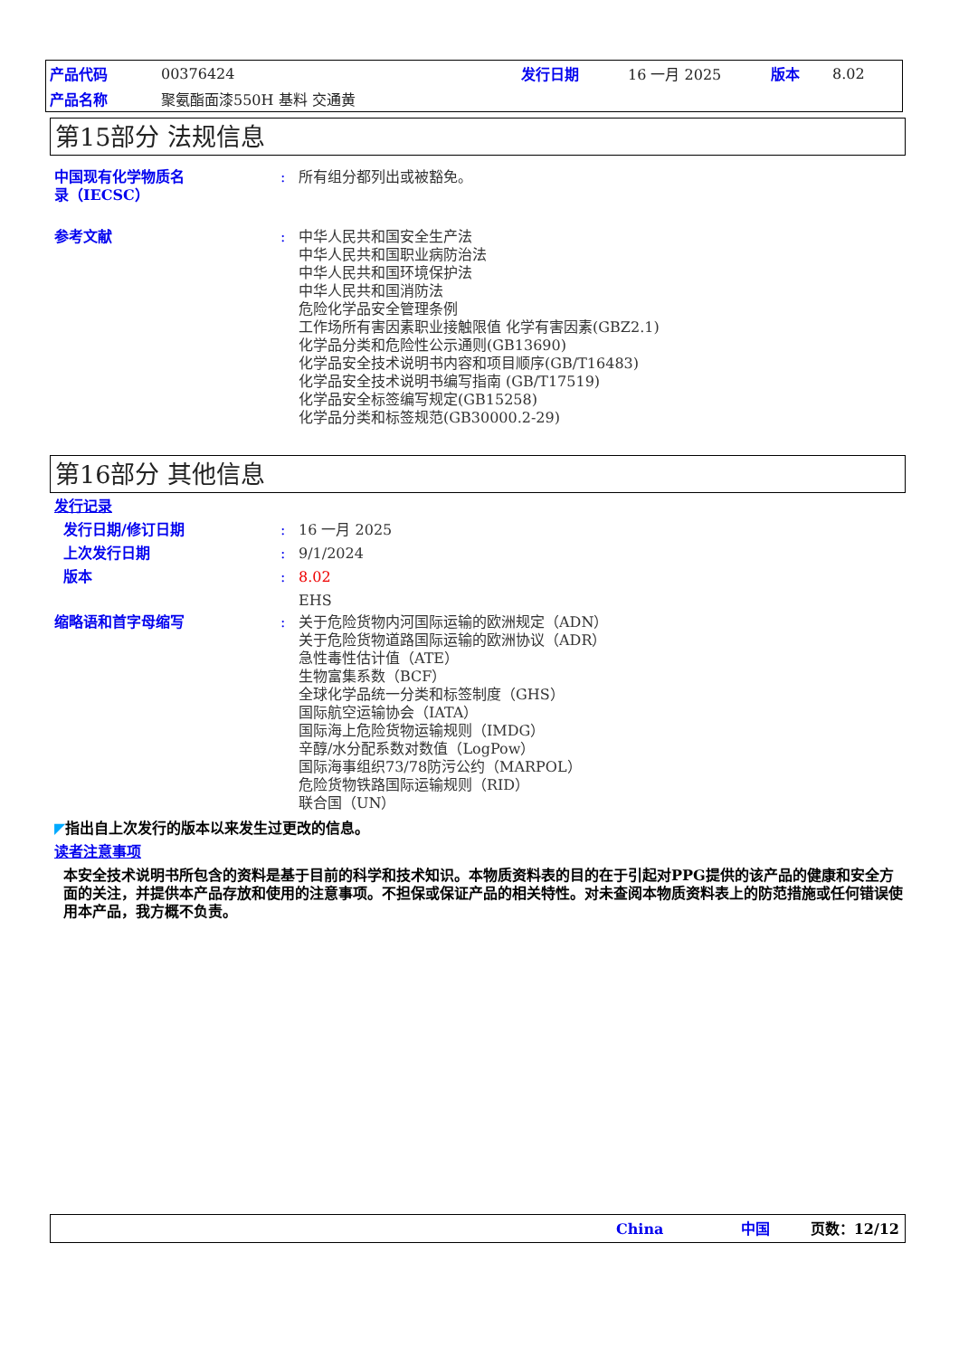| 产品代码 | 00376424 | 发行日期 | 16 一月 2025 | 版本 | 8.02 |
| 产品名称 | 聚氨酯面漆550H 基料 交通黄 | | | | |
第15部分 法规信息
中国现有化学物质名
录（IECSC）
: 所有组分都列出或被豁免。
参考文献 : 中华人民共和国安全生产法
中华人民共和国职业病防治法
中华人民共和国环境保护法
中华人民共和国消防法
危险化学品安全管理条例
工作场所有害因素职业接触限值 化学有害因素(GBZ2.1)
化学品分类和危险性公示通则(GB13690)
化学品安全技术说明书内容和项目顺序(GB/T16483)
化学品安全技术说明书编写指南 (GB/T17519)
化学品安全标签编写规定(GB15258)
化学品分类和标签规范(GB30000.2-29)
第16部分 其他信息
发行记录
发行日期/修订日期 : 16 一月 2025
上次发行日期 : 9/1/2024
版本 : 8.02
EHS
缩略语和首字母缩写 : 关于危险货物内河国际运输的欧洲规定（ADN）
关于危险货物道路国际运输的欧洲协议（ADR）
急性毒性估计值（ATE）
生物富集系数（BCF）
全球化学品统一分类和标签制度（GHS）
国际航空运输协会（IATA）
国际海上危险货物运输规则（IMDG）
辛醇/水分配系数对数值（LogPow）
国际海事组织73/78防污公约（MARPOL）
危险货物铁路国际运输规则（RID）
联合国（UN）
◤ 指出自上次发行的版本以来发生过更改的信息。
读者注意事项
本安全技术说明书所包含的资料是基于目前的科学和技术知识。本物质资料表的目的在于引起对PPG提供的该产品的健康和安全方面的关注，并提供本产品存放和使用的注意事项。不担保或保证产品的相关特性。对未查阅本物质资料表上的防范措施或任何错误使用本产品，我方概不负责。
China 中国 页数：12/12